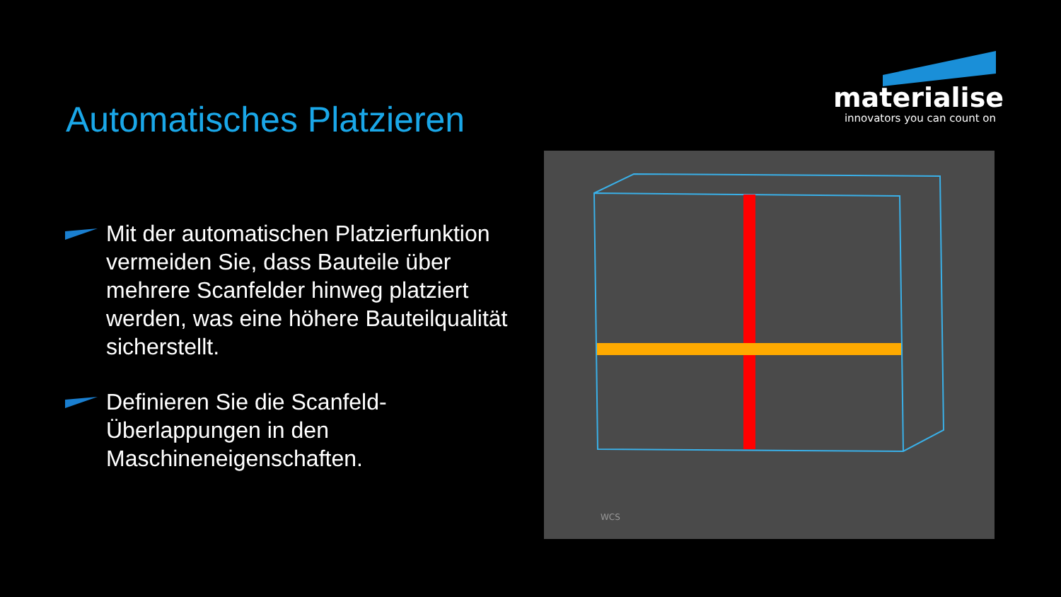materialise
innovators you can count on
Automatisches Platzieren
Mit der automatischen Platzierfunktion vermeiden Sie, dass Bauteile über mehrere Scanfelder hinweg platziert werden, was eine höhere Bauteilqualität sicherstellt.
Definieren Sie die Scanfeld-Überlappungen in den Maschineneigenschaften.
WCS